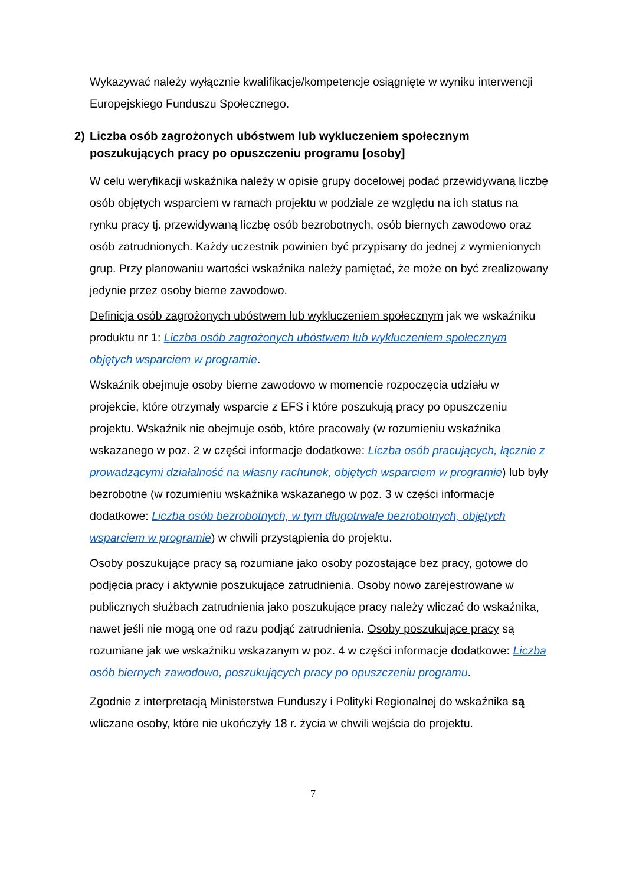Wykazywać należy wyłącznie kwalifikacje/kompetencje osiągnięte w wyniku interwencji Europejskiego Funduszu Społecznego.
2) Liczba osób zagrożonych ubóstwem lub wykluczeniem społecznym poszukujących pracy po opuszczeniu programu [osoby]
W celu weryfikacji wskaźnika należy w opisie grupy docelowej podać przewidywaną liczbę osób objętych wsparciem w ramach projektu w podziale ze względu na ich status na rynku pracy tj. przewidywaną liczbę osób bezrobotnych, osób biernych zawodowo oraz osób zatrudnionych. Każdy uczestnik powinien być przypisany do jednej z wymienionych grup. Przy planowaniu wartości wskaźnika należy pamiętać, że może on być zrealizowany jedynie przez osoby bierne zawodowo.
Definicja osób zagrożonych ubóstwem lub wykluczeniem społecznym jak we wskaźniku produktu nr 1: Liczba osób zagrożonych ubóstwem lub wykluczeniem społecznym objętych wsparciem w programie.
Wskaźnik obejmuje osoby bierne zawodowo w momencie rozpoczęcia udziału w projekcie, które otrzymały wsparcie z EFS i które poszukują pracy po opuszczeniu projektu. Wskaźnik nie obejmuje osób, które pracowały (w rozumieniu wskaźnika wskazanego w poz. 2 w części informacje dodatkowe: Liczba osób pracujących, łącznie z prowadzącymi działalność na własny rachunek, objętych wsparciem w programie) lub były bezrobotne (w rozumieniu wskaźnika wskazanego w poz. 3 w części informacje dodatkowe: Liczba osób bezrobotnych, w tym długotrwale bezrobotnych, objętych wsparciem w programie) w chwili przystąpienia do projektu.
Osoby poszukujące pracy są rozumiane jako osoby pozostające bez pracy, gotowe do podjęcia pracy i aktywnie poszukujące zatrudnienia. Osoby nowo zarejestrowane w publicznych służbach zatrudnienia jako poszukujące pracy należy wliczać do wskaźnika, nawet jeśli nie mogą one od razu podjąć zatrudnienia. Osoby poszukujące pracy są rozumiane jak we wskaźniku wskazanym w poz. 4 w części informacje dodatkowe: Liczba osób biernych zawodowo, poszukujących pracy po opuszczeniu programu.
Zgodnie z interpretacją Ministerstwa Funduszy i Polityki Regionalnej do wskaźnika są wliczane osoby, które nie ukończyły 18 r. życia w chwili wejścia do projektu.
7